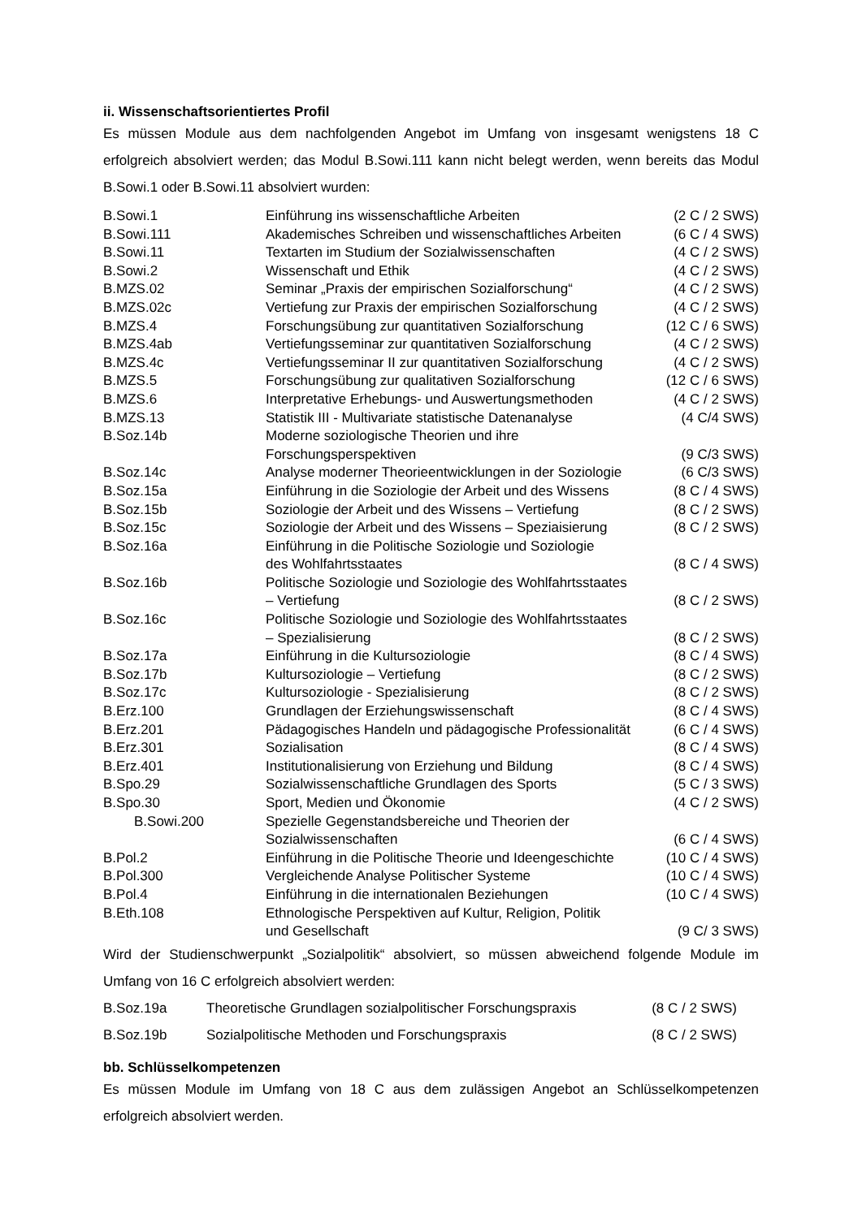ii. Wissenschaftsorientiertes Profil
Es müssen Module aus dem nachfolgenden Angebot im Umfang von insgesamt wenigstens 18 C erfolgreich absolviert werden; das Modul B.Sowi.111 kann nicht belegt werden, wenn bereits das Modul B.Sowi.1 oder B.Sowi.11 absolviert wurden:
| B.Sowi.1 | Einführung ins wissenschaftliche Arbeiten | (2 C / 2 SWS) |
| B.Sowi.111 | Akademisches Schreiben und wissenschaftliches Arbeiten | (6 C / 4 SWS) |
| B.Sowi.11 | Textarten im Studium der Sozialwissenschaften | (4 C / 2 SWS) |
| B.Sowi.2 | Wissenschaft und Ethik | (4 C / 2 SWS) |
| B.MZS.02 | Seminar „Praxis der empirischen Sozialforschung“ | (4 C / 2 SWS) |
| B.MZS.02c | Vertiefung zur Praxis der empirischen Sozialforschung | (4 C / 2 SWS) |
| B.MZS.4 | Forschungsübung zur quantitativen Sozialforschung | (12 C / 6 SWS) |
| B.MZS.4ab | Vertiefungsseminar zur quantitativen Sozialforschung | (4 C / 2 SWS) |
| B.MZS.4c | Vertiefungsseminar II zur quantitativen Sozialforschung | (4 C / 2 SWS) |
| B.MZS.5 | Forschungsübung zur qualitativen Sozialforschung | (12 C / 6 SWS) |
| B.MZS.6 | Interpretative Erhebungs- und Auswertungsmethoden | (4 C / 2 SWS) |
| B.MZS.13 | Statistik III - Multivariate statistische Datenanalyse | (4 C/4 SWS) |
| B.Soz.14b | Moderne soziologische Theorien und ihre Forschungsperspektiven | (9 C/3 SWS) |
| B.Soz.14c | Analyse moderner Theorieentwicklungen in der Soziologie | (6 C/3 SWS) |
| B.Soz.15a | Einführung in die Soziologie der Arbeit und des Wissens | (8 C / 4 SWS) |
| B.Soz.15b | Soziologie der Arbeit und des Wissens – Vertiefung | (8 C / 2 SWS) |
| B.Soz.15c | Soziologie der Arbeit und des Wissens – Speziaisierung | (8 C / 2 SWS) |
| B.Soz.16a | Einführung in die Politische Soziologie und Soziologie des Wohlfahrtsstaates | (8 C / 4 SWS) |
| B.Soz.16b | Politische Soziologie und Soziologie des Wohlfahrtsstaates – Vertiefung | (8 C / 2 SWS) |
| B.Soz.16c | Politische Soziologie und Soziologie des Wohlfahrtsstaates – Spezialisierung | (8 C / 2 SWS) |
| B.Soz.17a | Einführung in die Kultursoziologie | (8 C / 4 SWS) |
| B.Soz.17b | Kultursoziologie – Vertiefung | (8 C / 2 SWS) |
| B.Soz.17c | Kultursoziologie - Spezialisierung | (8 C / 2 SWS) |
| B.Erz.100 | Grundlagen der Erziehungswissenschaft | (8 C / 4 SWS) |
| B.Erz.201 | Pädagogisches Handeln und pädagogische Professionalität | (6 C / 4 SWS) |
| B.Erz.301 | Sozialisation | (8 C / 4 SWS) |
| B.Erz.401 | Institutionalisierung von Erziehung und Bildung | (8 C / 4 SWS) |
| B.Spo.29 | Sozialwissenschaftliche Grundlagen des Sports | (5 C / 3 SWS) |
| B.Spo.30 | Sport, Medien und Ökonomie | (4 C / 2 SWS) |
| B.Sowi.200 | Spezielle Gegenstandsbereiche und Theorien der Sozialwissenschaften | (6 C / 4 SWS) |
| B.Pol.2 | Einführung in die Politische Theorie und Ideengeschichte | (10 C / 4 SWS) |
| B.Pol.300 | Vergleichende Analyse Politischer Systeme | (10 C / 4 SWS) |
| B.Pol.4 | Einführung in die internationalen Beziehungen | (10 C / 4 SWS) |
| B.Eth.108 | Ethnologische Perspektiven auf Kultur, Religion, Politik und Gesellschaft | (9 C/ 3 SWS) |
Wird der Studienschwerpunkt „Sozialpolitik“ absolviert, so müssen abweichend folgende Module im Umfang von 16 C erfolgreich absolviert werden:
| B.Soz.19a | Theoretische Grundlagen sozialpolitischer Forschungspraxis | (8 C / 2 SWS) |
| B.Soz.19b | Sozialpolitische Methoden und Forschungspraxis | (8 C / 2 SWS) |
bb. Schlüsselkompetenzen
Es müssen Module im Umfang von 18 C aus dem zulässigen Angebot an Schlüsselkompetenzen erfolgreich absolviert werden.